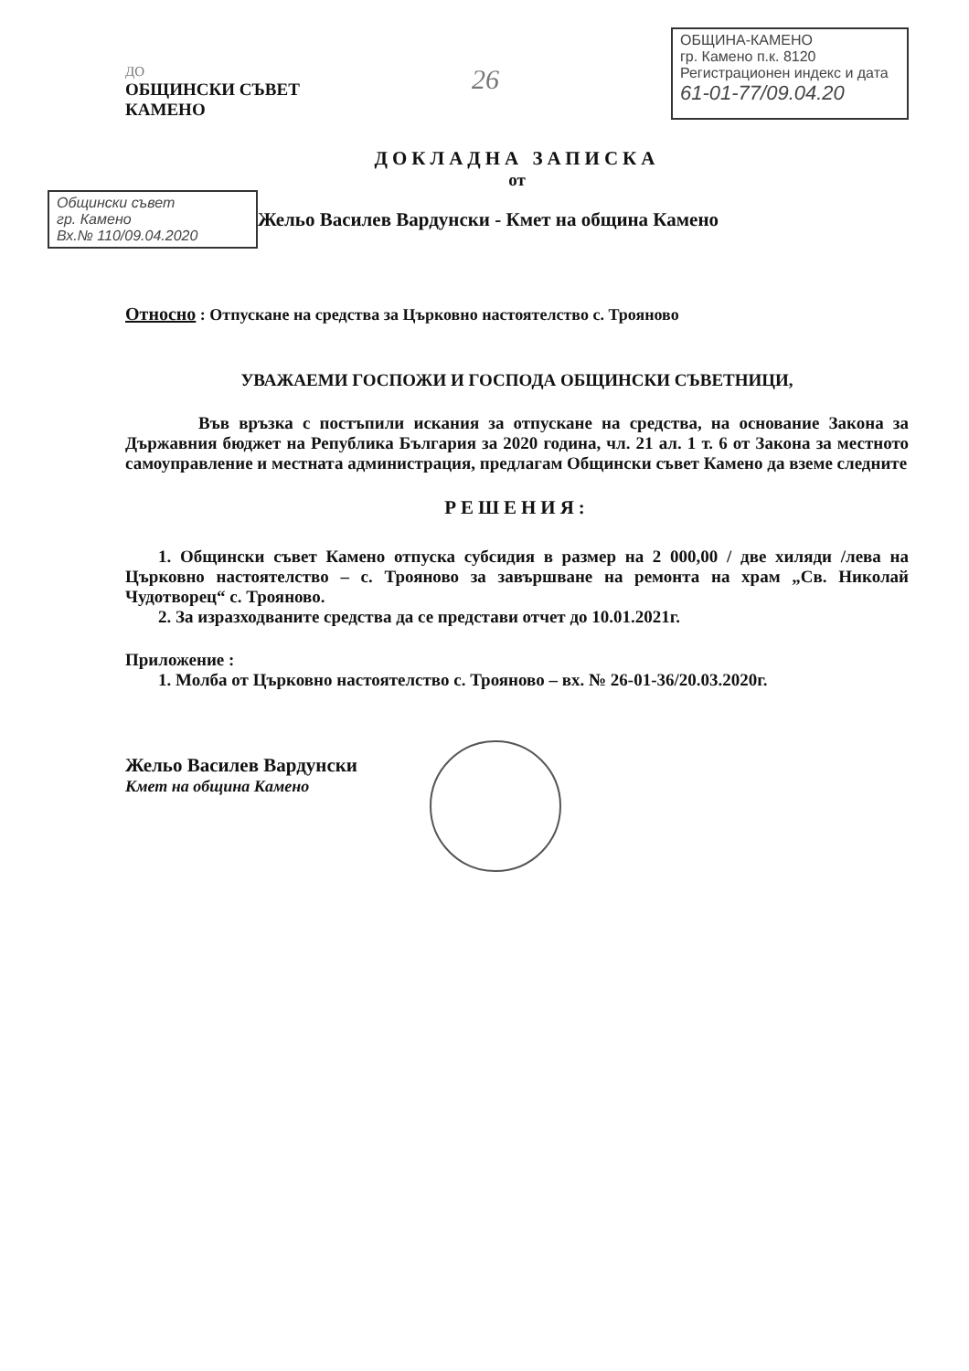ДО
ОБЩИНСКИ СЪВЕТ
КАМЕНО
26
ОБЩИНА-КАМЕНО
гр. Камено п.к. 8120
Регистрационен индекс и дата
61-01-77/09.04.20
ДОКЛАДНА ЗАПИСКА
от
Общински съвет
гр. Камено
Вх.№ 110/09.04.2020
Жельо Василев Вардунски - Кмет на община Камено
Относно : Отпускане на средства за Църковно настоятелство с. Трояново
УВАЖАЕМИ ГОСПОЖИ И ГОСПОДА ОБЩИНСКИ СЪВЕТНИЦИ,
Във връзка с постъпили искания за отпускане на средства, на основание Закона за Държавния бюджет на Република България за 2020 година, чл. 21 ал. 1 т. 6 от Закона за местното самоуправление и местната администрация, предлагам Общински съвет Камено да вземе следните
РЕШЕНИЯ:
1. Общински съвет Камено отпуска субсидия в размер на 2 000,00 / две хиляди /лева на Църковно настоятелство – с. Трояново за завършване на ремонта на храм „Св. Николай Чудотворец“ с. Трояново.
2. За изразходваните средства да се представи отчет до 10.01.2021г.
Приложение :
1. Молба от Църковно настоятелство с. Трояново – вх. № 26-01-36/20.03.2020г.
Жельо Василев Вардунски
Кмет на община Камено